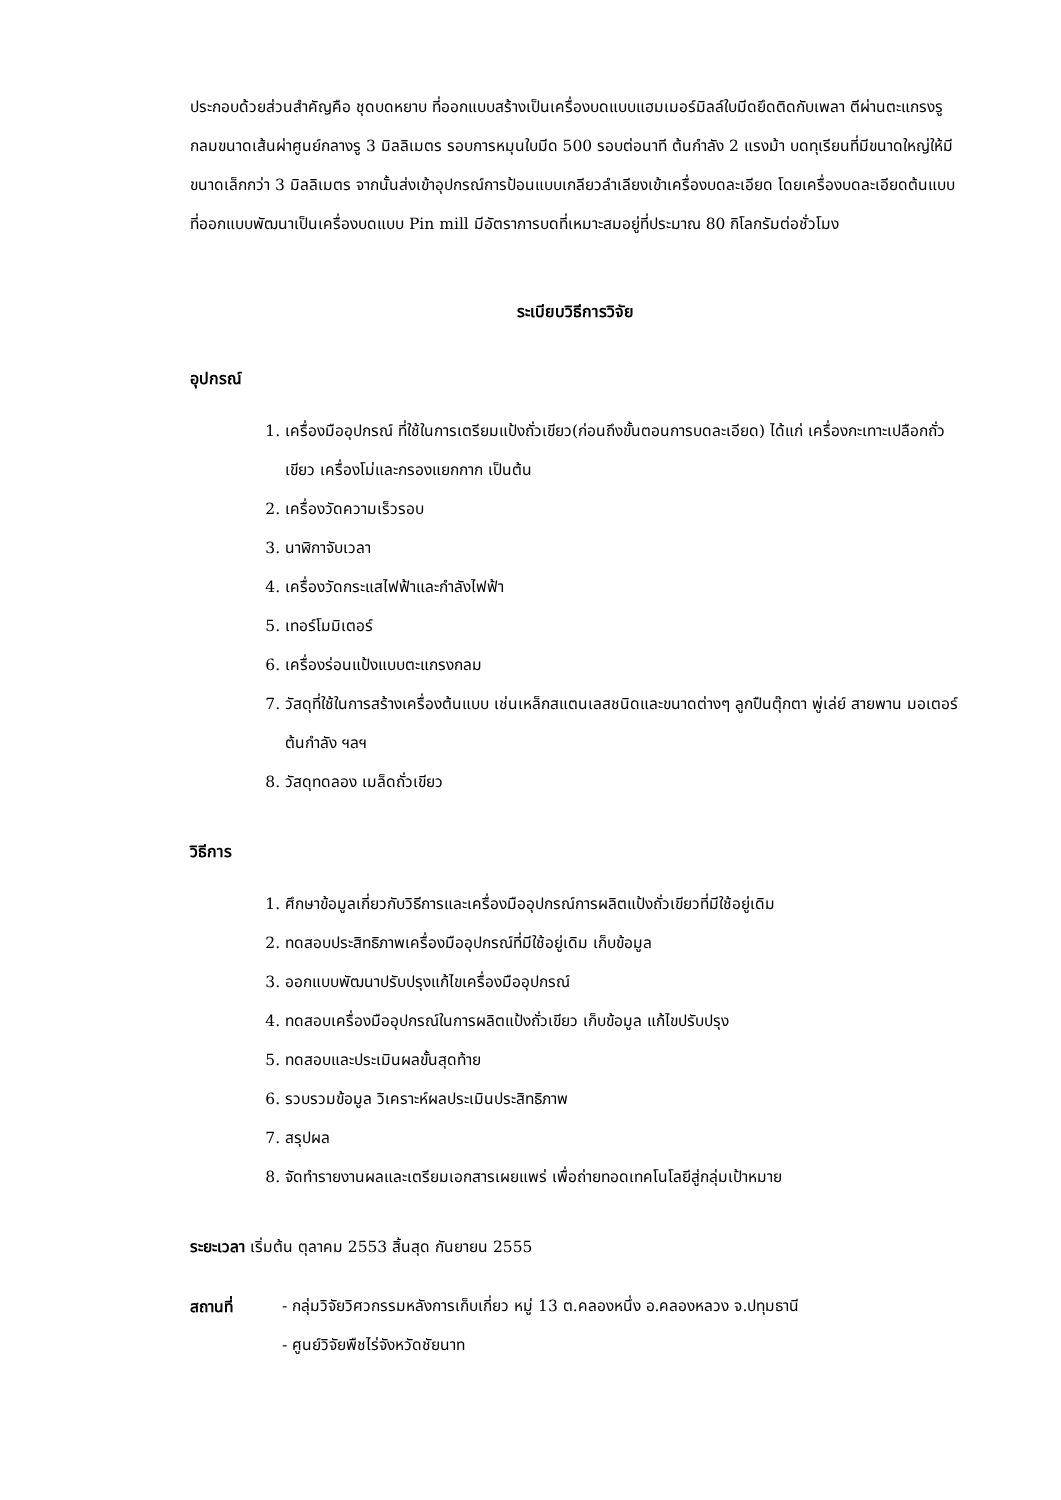ประกอบด้วยส่วนสำคัญคือ ชุดบดหยาบ ที่ออกแบบสร้างเป็นเครื่องบดแบบแฮมเมอร์มิลล์ใบมีดยึดติดกับเพลา ตีผ่านตะแกรงรูกลมขนาดเส้นผ่าศูนย์กลางรู 3 มิลลิเมตร รอบการหมุนใบมีด 500 รอบต่อนาที ต้นกำลัง 2 แรงม้า บดทุเรียนที่มีขนาดใหญ่ให้มีขนาดเล็กกว่า 3 มิลลิเมตร จากนั้นส่งเข้าอุปกรณ์การป้อนแบบเกลียวลำเลียงเข้าเครื่องบดละเอียด โดยเครื่องบดละเอียดต้นแบบที่ออกแบบพัฒนาเป็นเครื่องบดแบบ Pin mill มีอัตราการบดที่เหมาะสมอยู่ที่ประมาณ 80 กิโลกรัมต่อชั่วโมง
ระเบียบวิธีการวิจัย
อุปกรณ์
1. เครื่องมืออุปกรณ์ ที่ใช้ในการเตรียมแป้งถั่วเขียว(ก่อนถึงขั้นตอนการบดละเอียด) ได้แก่ เครื่องกะเทาะเปลือกถั่วเขียว เครื่องโม่และกรองแยกกาก เป็นต้น
2. เครื่องวัดความเร็วรอบ
3. นาฬิกาจับเวลา
4. เครื่องวัดกระแสไฟฟ้าและกำลังไฟฟ้า
5. เทอร์โมมิเตอร์
6. เครื่องร่อนแป้งแบบตะแกรงกลม
7. วัสดุที่ใช้ในการสร้างเครื่องต้นแบบ เช่นเหล็กสแตนเลสชนิดและขนาดต่างๆ ลูกปืนตุ๊กตา พู่เล่ย์ สายพาน มอเตอร์ต้นกำลัง ฯลฯ
8. วัสดุทดลอง เมล็ดถั่วเขียว
วิธีการ
1. ศึกษาข้อมูลเกี่ยวกับวิธีการและเครื่องมืออุปกรณ์การผลิตแป้งถั่วเขียวที่มีใช้อยู่เดิม
2. ทดสอบประสิทธิภาพเครื่องมืออุปกรณ์ที่มีใช้อยู่เดิม เก็บข้อมูล
3. ออกแบบพัฒนาปรับปรุงแก้ไขเครื่องมืออุปกรณ์
4. ทดสอบเครื่องมืออุปกรณ์ในการผลิตแป้งถั่วเขียว เก็บข้อมูล แก้ไขปรับปรุง
5. ทดสอบและประเมินผลขั้นสุดท้าย
6. รวบรวมข้อมูล วิเคราะห์ผลประเมินประสิทธิภาพ
7. สรุปผล
8. จัดทำรายงานผลและเตรียมเอกสารเผยแพร่ เพื่อถ่ายทอดเทคโนโลยีสู่กลุ่มเป้าหมาย
ระยะเวลา เริ่มต้น ตุลาคม 2553 สิ้นสุด กันยายน 2555
สถานที่ - กลุ่มวิจัยวิศวกรรมหลังการเก็บเกี่ยว หมู่ 13 ต.คลองหนึ่ง อ.คลองหลวง จ.ปทุมธานี
- ศูนย์วิจัยพืชไร่จังหวัดชัยนาท